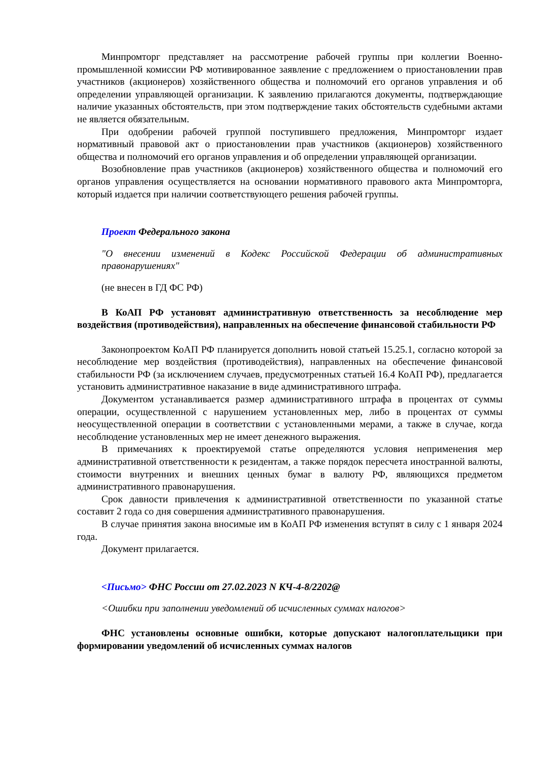Минпромторг представляет на рассмотрение рабочей группы при коллегии Военно-промышленной комиссии РФ мотивированное заявление с предложением о приостановлении прав участников (акционеров) хозяйственного общества и полномочий его органов управления и об определении управляющей организации. К заявлению прилагаются документы, подтверждающие наличие указанных обстоятельств, при этом подтверждение таких обстоятельств судебными актами не является обязательным.
При одобрении рабочей группой поступившего предложения, Минпромторг издает нормативный правовой акт о приостановлении прав участников (акционеров) хозяйственного общества и полномочий его органов управления и об определении управляющей организации.
Возобновление прав участников (акционеров) хозяйственного общества и полномочий его органов управления осуществляется на основании нормативного правового акта Минпромторга, который издается при наличии соответствующего решения рабочей группы.
Проект Федерального закона
"О внесении изменений в Кодекс Российской Федерации об административных правонарушениях"
(не внесен в ГД ФС РФ)
В КоАП РФ установят административную ответственность за несоблюдение мер воздействия (противодействия), направленных на обеспечение финансовой стабильности РФ
Законопроектом КоАП РФ планируется дополнить новой статьей 15.25.1, согласно которой за несоблюдение мер воздействия (противодействия), направленных на обеспечение финансовой стабильности РФ (за исключением случаев, предусмотренных статьей 16.4 КоАП РФ), предлагается установить административное наказание в виде административного штрафа.
Документом устанавливается размер административного штрафа в процентах от суммы операции, осуществленной с нарушением установленных мер, либо в процентах от суммы неосуществленной операции в соответствии с установленными мерами, а также в случае, когда несоблюдение установленных мер не имеет денежного выражения.
В примечаниях к проектируемой статье определяются условия неприменения мер административной ответственности к резидентам, а также порядок пересчета иностранной валюты, стоимости внутренних и внешних ценных бумаг в валюту РФ, являющихся предметом административного правонарушения.
Срок давности привлечения к административной ответственности по указанной статье составит 2 года со дня совершения административного правонарушения.
В случае принятия закона вносимые им в КоАП РФ изменения вступят в силу с 1 января 2024 года.
Документ прилагается.
<Письмо> ФНС России от 27.02.2023 N КЧ-4-8/2202@
<Ошибки при заполнении уведомлений об исчисленных суммах налогов>
ФНС установлены основные ошибки, которые допускают налогоплательщики при формировании уведомлений об исчисленных суммах налогов